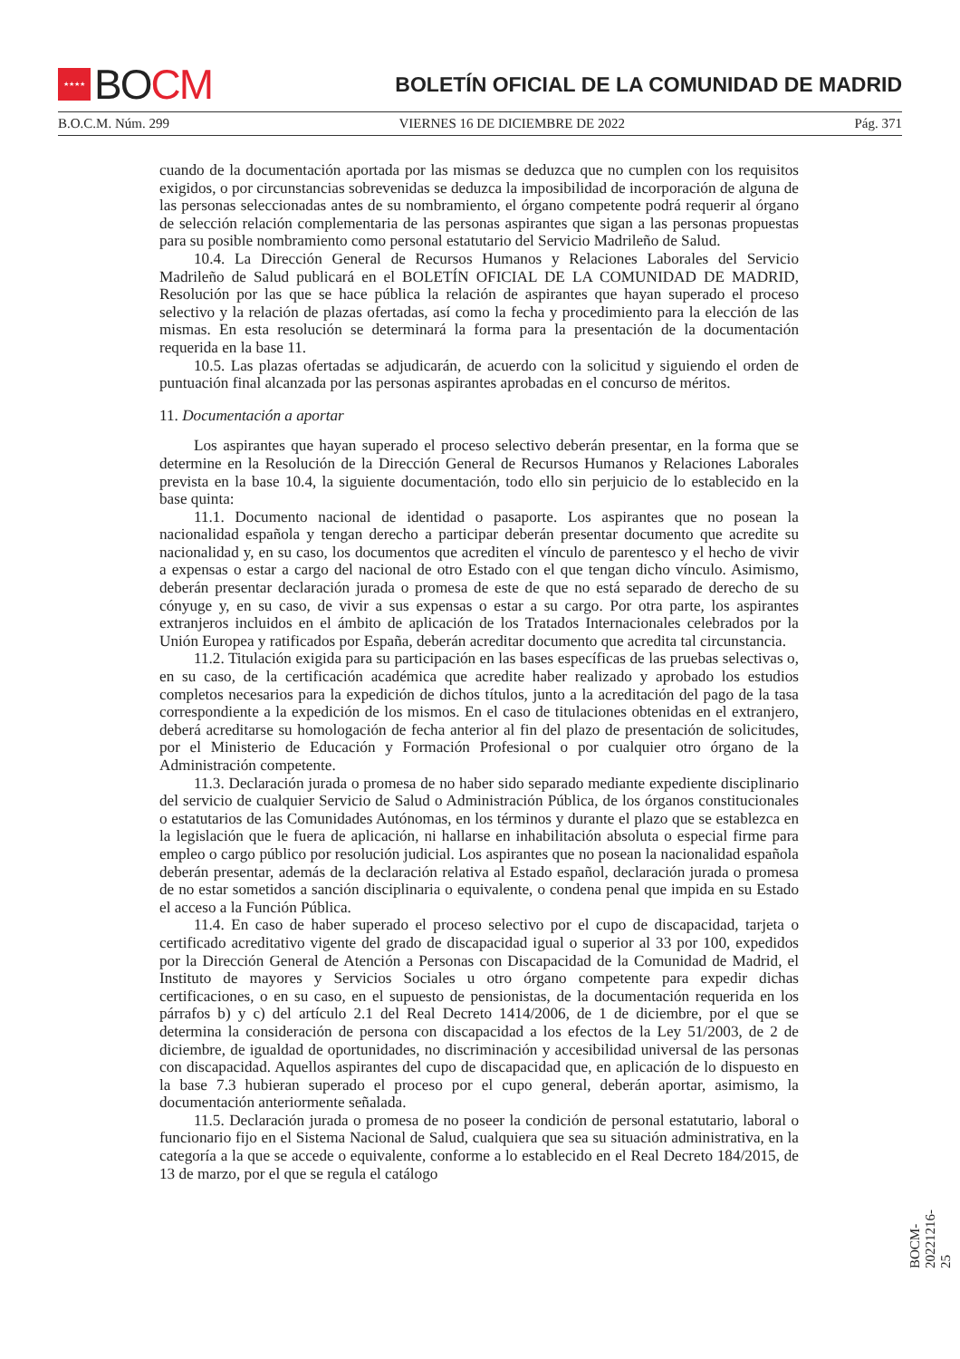★★★★ BO CM
BOLETÍN OFICIAL DE LA COMUNIDAD DE MADRID
B.O.C.M. Núm. 299 VIERNES 16 DE DICIEMBRE DE 2022 Pág. 371
cuando de la documentación aportada por las mismas se deduzca que no cumplen con los requisitos exigidos, o por circunstancias sobrevenidas se deduzca la imposibilidad de incorporación de alguna de las personas seleccionadas antes de su nombramiento, el órgano competente podrá requerir al órgano de selección relación complementaria de las personas aspirantes que sigan a las personas propuestas para su posible nombramiento como personal estatutario del Servicio Madrileño de Salud.
10.4. La Dirección General de Recursos Humanos y Relaciones Laborales del Servicio Madrileño de Salud publicará en el BOLETÍN OFICIAL DE LA COMUNIDAD DE MADRID, Resolución por las que se hace pública la relación de aspirantes que hayan superado el proceso selectivo y la relación de plazas ofertadas, así como la fecha y procedimiento para la elección de las mismas. En esta resolución se determinará la forma para la presentación de la documentación requerida en la base 11.
10.5. Las plazas ofertadas se adjudicarán, de acuerdo con la solicitud y siguiendo el orden de puntuación final alcanzada por las personas aspirantes aprobadas en el concurso de méritos.
11. Documentación a aportar
Los aspirantes que hayan superado el proceso selectivo deberán presentar, en la forma que se determine en la Resolución de la Dirección General de Recursos Humanos y Relaciones Laborales prevista en la base 10.4, la siguiente documentación, todo ello sin perjuicio de lo establecido en la base quinta:
11.1. Documento nacional de identidad o pasaporte. Los aspirantes que no posean la nacionalidad española y tengan derecho a participar deberán presentar documento que acredite su nacionalidad y, en su caso, los documentos que acrediten el vínculo de parentesco y el hecho de vivir a expensas o estar a cargo del nacional de otro Estado con el que tengan dicho vínculo. Asimismo, deberán presentar declaración jurada o promesa de este de que no está separado de derecho de su cónyuge y, en su caso, de vivir a sus expensas o estar a su cargo. Por otra parte, los aspirantes extranjeros incluidos en el ámbito de aplicación de los Tratados Internacionales celebrados por la Unión Europea y ratificados por España, deberán acreditar documento que acredita tal circunstancia.
11.2. Titulación exigida para su participación en las bases específicas de las pruebas selectivas o, en su caso, de la certificación académica que acredite haber realizado y aprobado los estudios completos necesarios para la expedición de dichos títulos, junto a la acreditación del pago de la tasa correspondiente a la expedición de los mismos. En el caso de titulaciones obtenidas en el extranjero, deberá acreditarse su homologación de fecha anterior al fin del plazo de presentación de solicitudes, por el Ministerio de Educación y Formación Profesional o por cualquier otro órgano de la Administración competente.
11.3. Declaración jurada o promesa de no haber sido separado mediante expediente disciplinario del servicio de cualquier Servicio de Salud o Administración Pública, de los órganos constitucionales o estatutarios de las Comunidades Autónomas, en los términos y durante el plazo que se establezca en la legislación que le fuera de aplicación, ni hallarse en inhabilitación absoluta o especial firme para empleo o cargo público por resolución judicial. Los aspirantes que no posean la nacionalidad española deberán presentar, además de la declaración relativa al Estado español, declaración jurada o promesa de no estar sometidos a sanción disciplinaria o equivalente, o condena penal que impida en su Estado el acceso a la Función Pública.
11.4. En caso de haber superado el proceso selectivo por el cupo de discapacidad, tarjeta o certificado acreditativo vigente del grado de discapacidad igual o superior al 33 por 100, expedidos por la Dirección General de Atención a Personas con Discapacidad de la Comunidad de Madrid, el Instituto de mayores y Servicios Sociales u otro órgano competente para expedir dichas certificaciones, o en su caso, en el supuesto de pensionistas, de la documentación requerida en los párrafos b) y c) del artículo 2.1 del Real Decreto 1414/2006, de 1 de diciembre, por el que se determina la consideración de persona con discapacidad a los efectos de la Ley 51/2003, de 2 de diciembre, de igualdad de oportunidades, no discriminación y accesibilidad universal de las personas con discapacidad. Aquellos aspirantes del cupo de discapacidad que, en aplicación de lo dispuesto en la base 7.3 hubieran superado el proceso por el cupo general, deberán aportar, asimismo, la documentación anteriormente señalada.
11.5. Declaración jurada o promesa de no poseer la condición de personal estatutario, laboral o funcionario fijo en el Sistema Nacional de Salud, cualquiera que sea su situación administrativa, en la categoría a la que se accede o equivalente, conforme a lo establecido en el Real Decreto 184/2015, de 13 de marzo, por el que se regula el catálogo
BOCM-20221216-25